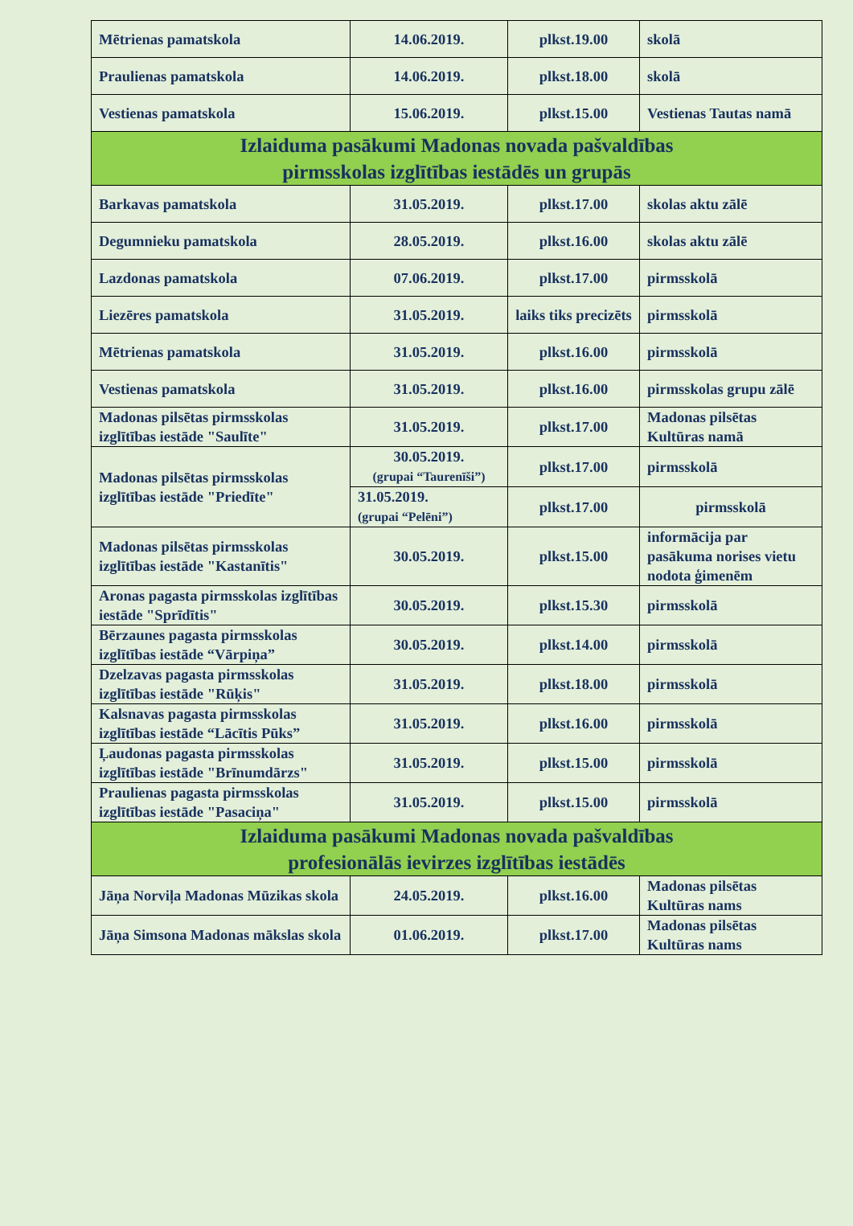| Mētrienas pamatskola | 14.06.2019. | plkst.19.00 | skolā |
| Praulienas pamatskola | 14.06.2019. | plkst.18.00 | skolā |
| Vestienas pamatskola | 15.06.2019. | plkst.15.00 | Vestienas Tautas namā |
| Izlaiduma pasākumi Madonas novada pašvaldības pirmsskolas izglītības iestādēs un grupās | | | |
| Barkavas pamatskola | 31.05.2019. | plkst.17.00 | skolas aktu zālē |
| Degumnieku pamatskola | 28.05.2019. | plkst.16.00 | skolas aktu zālē |
| Lazdonas pamatskola | 07.06.2019. | plkst.17.00 | pirmsskolā |
| Liezēres pamatskola | 31.05.2019. | laiks tiks precizēts | pirmsskolā |
| Mētrienas pamatskola | 31.05.2019. | plkst.16.00 | pirmsskolā |
| Vestienas pamatskola | 31.05.2019. | plkst.16.00 | pirmsskolas grupu zālē |
| Madonas pilsētas pirmsskolas izglītības iestāde "Saulīte" | 31.05.2019. | plkst.17.00 | Madonas pilsētas Kultūras namā |
| Madonas pilsētas pirmsskolas izglītības iestāde "Priedīte" | 30.05.2019. (grupai “Taurenīši”) | plkst.17.00 | pirmsskolā |
| | 31.05.2019. (grupai “Pelēni”) | plkst.17.00 | pirmsskolā |
| Madonas pilsētas pirmsskolas izglītības iestāde "Kastanītis" | 30.05.2019. | plkst.15.00 | informācija par pasākuma norises vietu nodota ģimenēm |
| Aronas pagasta pirmsskolas izglītības iestāde "Sprīdītis" | 30.05.2019. | plkst.15.30 | pirmsskolā |
| Bērzaunes pagasta pirmsskolas izglītības iestāde “Vārpiņa” | 30.05.2019. | plkst.14.00 | pirmsskolā |
| Dzelzavas pagasta pirmsskolas izglītības iestāde "Rūķis" | 31.05.2019. | plkst.18.00 | pirmsskolā |
| Kalsnavas pagasta pirmsskolas izglītības iestāde “Lācītis Pūks” | 31.05.2019. | plkst.16.00 | pirmsskolā |
| Ļaudonas pagasta pirmsskolas izglītības iestāde "Brīnumdārzs" | 31.05.2019. | plkst.15.00 | pirmsskolā |
| Praulienas pagasta pirmsskolas izglītības iestāde "Pasaciņa" | 31.05.2019. | plkst.15.00 | pirmsskolā |
| Izlaiduma pasākumi Madonas novada pašvaldības profesionālās ievirzes izglītības iestādēs | | | |
| Jāņa Norviļa Madonas Mūzikas skola | 24.05.2019. | plkst.16.00 | Madonas pilsētas Kultūras nams |
| Jāņa Simsona Madonas mākslas skola | 01.06.2019. | plkst.17.00 | Madonas pilsētas Kultūras nams |